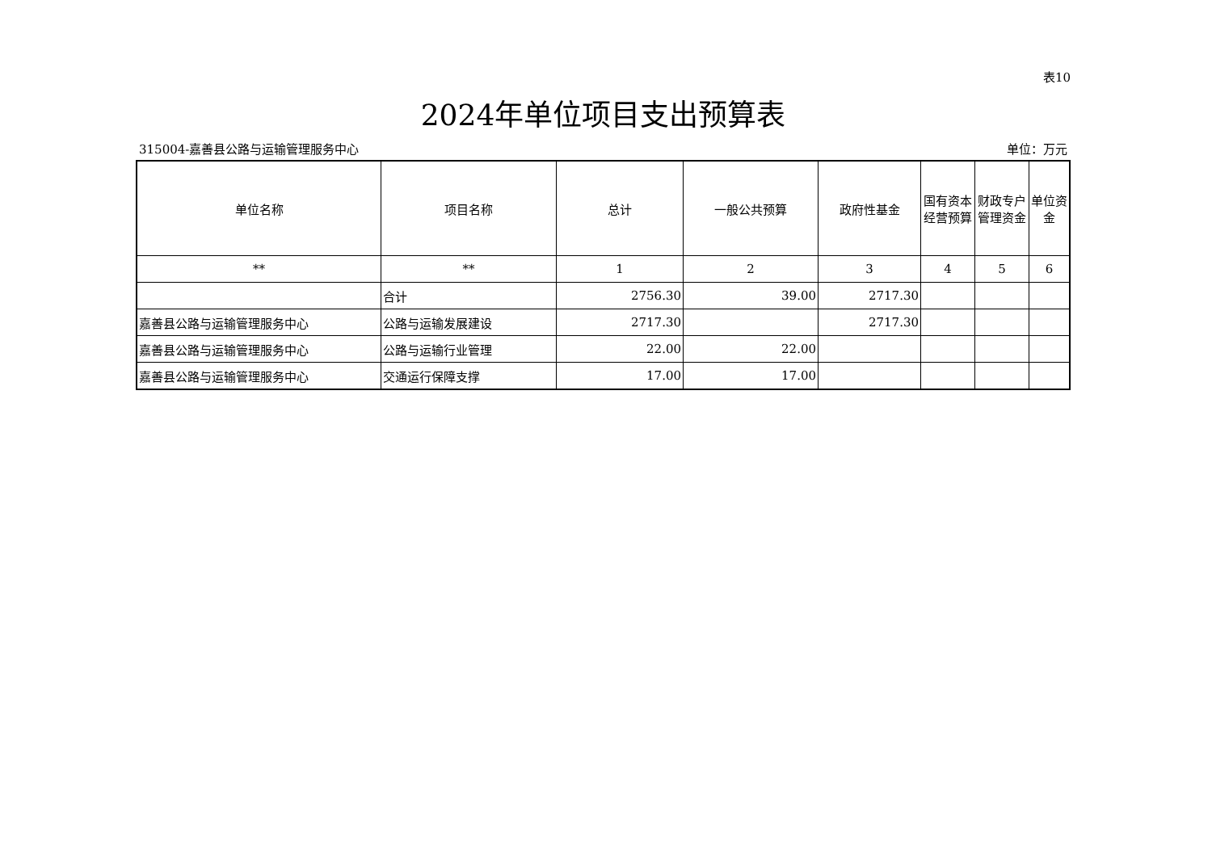表10
2024年单位项目支出预算表
315004-嘉善县公路与运输管理服务中心 单位：万元
| 单位名称 | 项目名称 | 总计 | 一般公共预算 | 政府性基金 | 国有资本经营预算 | 财政专户管理资金 | 单位资金 |
| --- | --- | --- | --- | --- | --- | --- | --- |
| ** | ** | 1 | 2 | 3 | 4 | 5 | 6 |
| | 合计 | 2756.30 | 39.00 | 2717.30 | | | |
| 嘉善县公路与运输管理服务中心 | 公路与运输发展建设 | 2717.30 | | 2717.30 | | | |
| 嘉善县公路与运输管理服务中心 | 公路与运输行业管理 | 22.00 | 22.00 | | | | |
| 嘉善县公路与运输管理服务中心 | 交通运行保障支撑 | 17.00 | 17.00 | | | | |